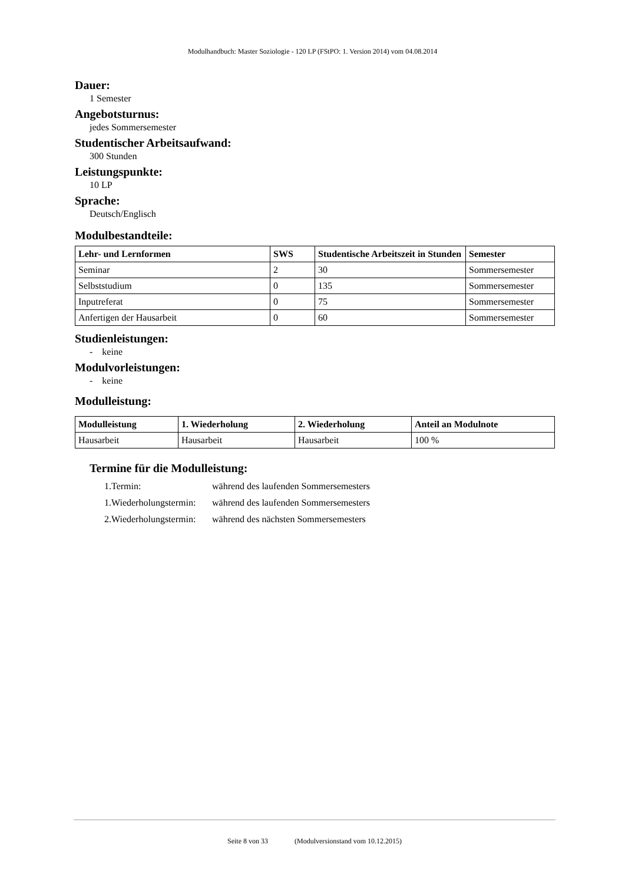Modulhandbuch: Master Soziologie - 120 LP (FStPO: 1. Version 2014) vom 04.08.2014
Dauer:
1 Semester
Angebotsturnus:
jedes Sommersemester
Studentischer Arbeitsaufwand:
300 Stunden
Leistungspunkte:
10 LP
Sprache:
Deutsch/Englisch
Modulbestandteile:
| Lehr- und Lernformen | SWS | Studentische Arbeitszeit in Stunden | Semester |
| --- | --- | --- | --- |
| Seminar | 2 | 30 | Sommersemester |
| Selbststudium | 0 | 135 | Sommersemester |
| Inputreferat | 0 | 75 | Sommersemester |
| Anfertigen der Hausarbeit | 0 | 60 | Sommersemester |
Studienleistungen:
- keine
Modulvorleistungen:
- keine
Modulleistung:
| Modulleistung | 1. Wiederholung | 2. Wiederholung | Anteil an Modulnote |
| --- | --- | --- | --- |
| Hausarbeit | Hausarbeit | Hausarbeit | 100 % |
Termine für die Modulleistung:
1.Termin: während des laufenden Sommersemesters
1.Wiederholungstermin: während des laufenden Sommersemesters
2.Wiederholungstermin: während des nächsten Sommersemesters
Seite 8 von 33 (Modulversionstand vom 10.12.2015)